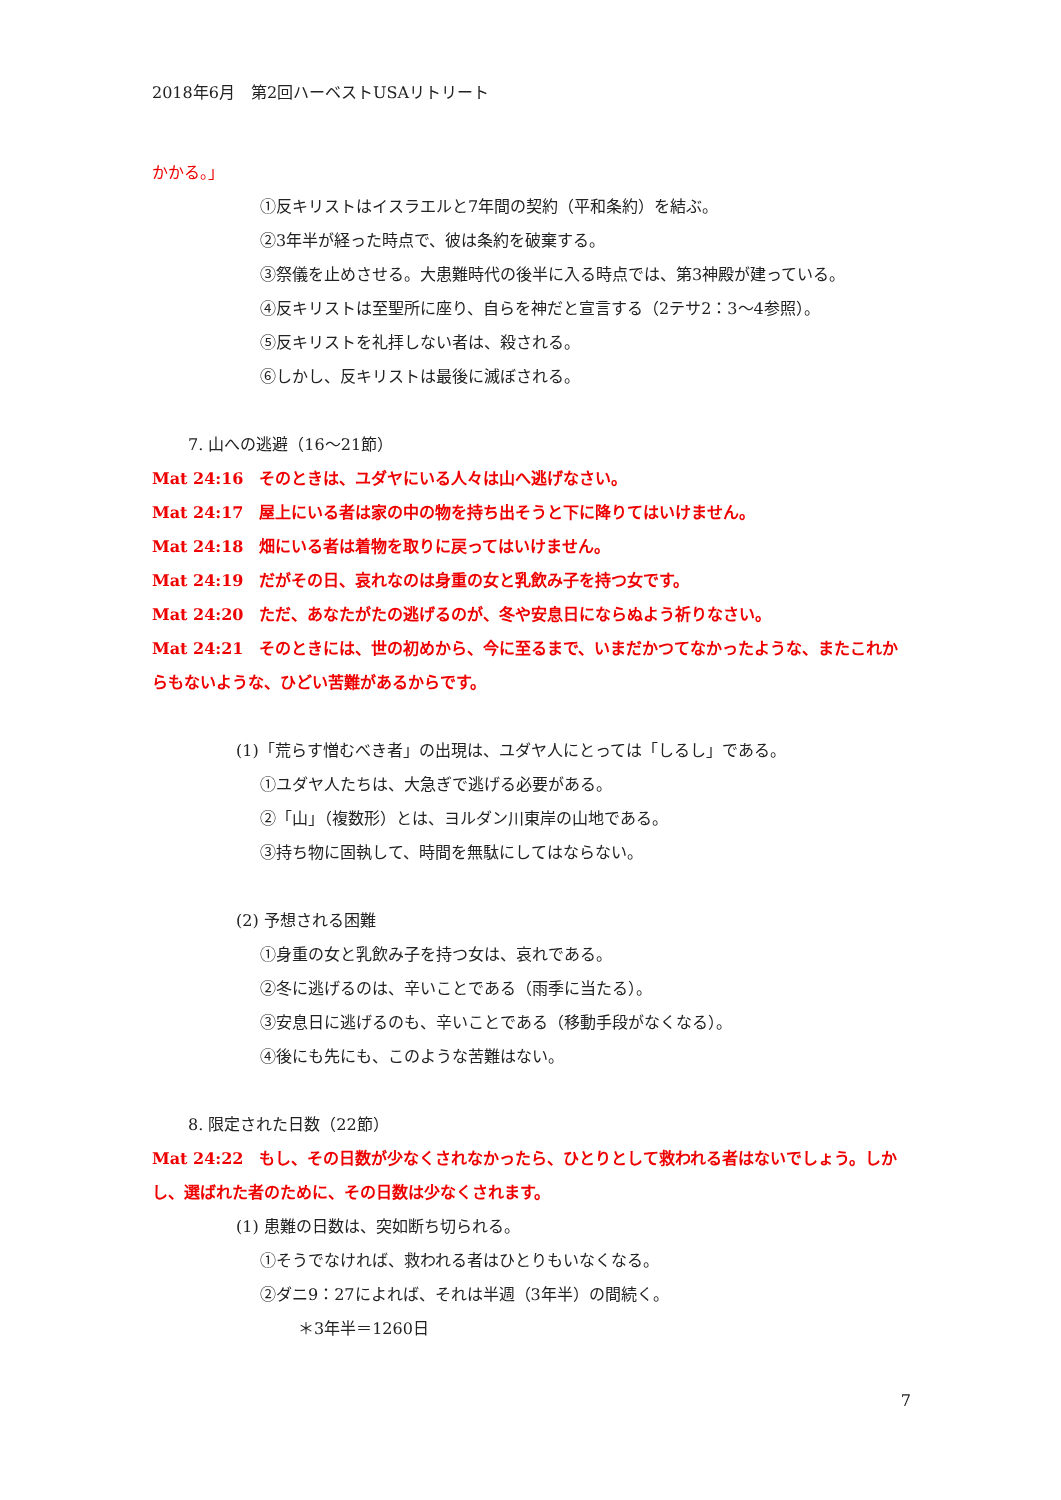2018年6月　第2回ハーベストUSAリトリート
かかる。」
①反キリストはイスラエルと7年間の契約（平和条約）を結ぶ。
②3年半が経った時点で、彼は条約を破棄する。
③祭儀を止めさせる。大患難時代の後半に入る時点では、第3神殿が建っている。
④反キリストは至聖所に座り、自らを神だと宣言する（2テサ2：3〜4参照）。
⑤反キリストを礼拝しない者は、殺される。
⑥しかし、反キリストは最後に滅ぼされる。
7. 山への逃避（16〜21節）
Mat 24:16　そのときは、ユダヤにいる人々は山へ逃げなさい。
Mat 24:17　屋上にいる者は家の中の物を持ち出そうと下に降りてはいけません。
Mat 24:18　畑にいる者は着物を取りに戻ってはいけません。
Mat 24:19　だがその日、哀れなのは身重の女と乳飲み子を持つ女です。
Mat 24:20　ただ、あなたがたの逃げるのが、冬や安息日にならぬよう祈りなさい。
Mat 24:21　そのときには、世の初めから、今に至るまで、いまだかつてなかったような、またこれからもないような、ひどい苦難があるからです。
(1)「荒らす憎むべき者」の出現は、ユダヤ人にとっては「しるし」である。
①ユダヤ人たちは、大急ぎで逃げる必要がある。
②「山」（複数形）とは、ヨルダン川東岸の山地である。
③持ち物に固執して、時間を無駄にしてはならない。
(2) 予想される困難
①身重の女と乳飲み子を持つ女は、哀れである。
②冬に逃げるのは、辛いことである（雨季に当たる）。
③安息日に逃げるのも、辛いことである（移動手段がなくなる）。
④後にも先にも、このような苦難はない。
8. 限定された日数（22節）
Mat 24:22　もし、その日数が少なくされなかったら、ひとりとして救われる者はないでしょう。しかし、選ばれた者のために、その日数は少なくされます。
(1) 患難の日数は、突如断ち切られる。
①そうでなければ、救われる者はひとりもいなくなる。
②ダニ9：27によれば、それは半週（3年半）の間続く。
＊3年半＝1260日
7